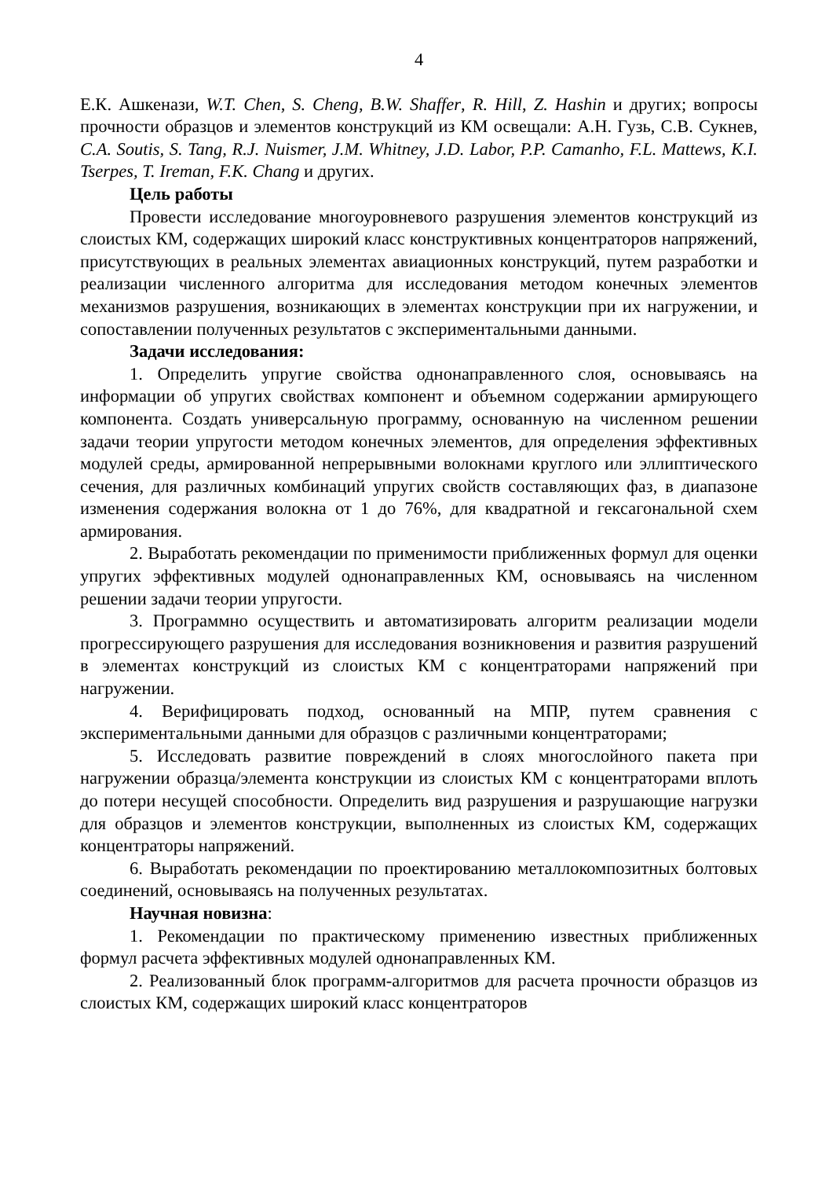4
Е.К. Ашкенази, W.T. Chen, S. Cheng, B.W. Shaffer, R. Hill, Z. Hashin и других; вопросы прочности образцов и элементов конструкций из КМ освещали: А.Н. Гузь, С.В. Сукнев, C.A. Soutis, S. Tang, R.J. Nuismer, J.M. Whitney, J.D. Labor, P.P. Camanho, F.L. Mattews, K.I. Tserpes, T. Ireman, F.K. Chang и других.
Цель работы
Провести исследование многоуровневого разрушения элементов конструкций из слоистых КМ, содержащих широкий класс конструктивных концентраторов напряжений, присутствующих в реальных элементах авиационных конструкций, путем разработки и реализации численного алгоритма для исследования методом конечных элементов механизмов разрушения, возникающих в элементах конструкции при их нагружении, и сопоставлении полученных результатов с экспериментальными данными.
Задачи исследования:
1. Определить упругие свойства однонаправленного слоя, основываясь на информации об упругих свойствах компонент и объемном содержании армирующего компонента. Создать универсальную программу, основанную на численном решении задачи теории упругости методом конечных элементов, для определения эффективных модулей среды, армированной непрерывными волокнами круглого или эллиптического сечения, для различных комбинаций упругих свойств составляющих фаз, в диапазоне изменения содержания волокна от 1 до 76%, для квадратной и гексагональной схем армирования.
2. Выработать рекомендации по применимости приближенных формул для оценки упругих эффективных модулей однонаправленных КМ, основываясь на численном решении задачи теории упругости.
3. Программно осуществить и автоматизировать алгоритм реализации модели прогрессирующего разрушения для исследования возникновения и развития разрушений в элементах конструкций из слоистых КМ с концентраторами напряжений при нагружении.
4. Верифицировать подход, основанный на МПР, путем сравнения с экспериментальными данными для образцов с различными концентраторами;
5. Исследовать развитие повреждений в слоях многослойного пакета при нагружении образца/элемента конструкции из слоистых КМ с концентраторами вплоть до потери несущей способности. Определить вид разрушения и разрушающие нагрузки для образцов и элементов конструкции, выполненных из слоистых КМ, содержащих концентраторы напряжений.
6. Выработать рекомендации по проектированию металлокомпозитных болтовых соединений, основываясь на полученных результатах.
Научная новизна:
1. Рекомендации по практическому применению известных приближенных формул расчета эффективных модулей однонаправленных КМ.
2. Реализованный блок программ-алгоритмов для расчета прочности образцов из слоистых КМ, содержащих широкий класс концентраторов